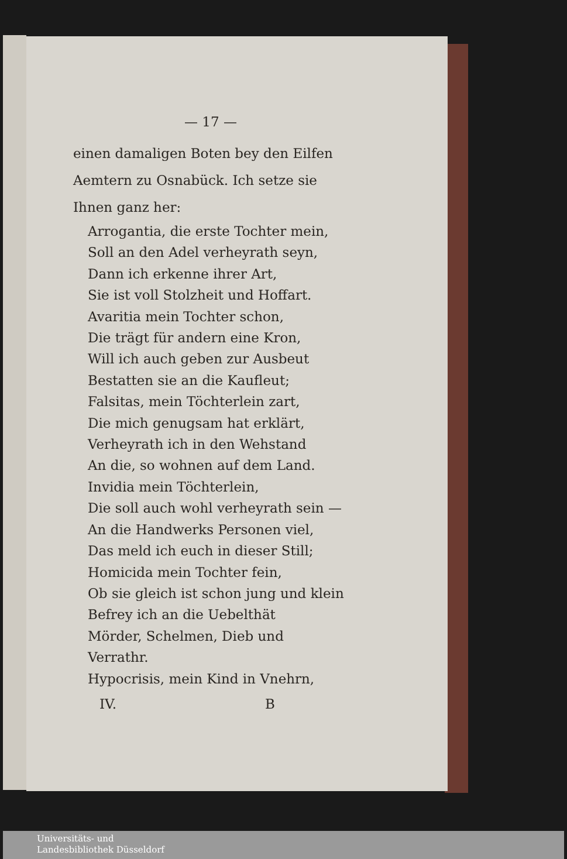— 17 —
einen damaligen Boten bey den Eilfen Aemtern zu Osnabück. Ich setze sie Ihnen ganz her:
Arrogantia, die erste Tochter mein,
Soll an den Adel verheyrath seyn,
Dann ich erkenne ihrer Art,
Sie ist voll Stolzheit und Hoffart.
Avaritia mein Tochter schon,
Die trägt für andern eine Kron,
Will ich auch geben zur Ausbeut
Bestatten sie an die Kaufleut;
Falsitas, mein Töchterlein zart,
Die mich genugsam hat erklärt,
Verheyrath ich in den Wehstand
An die, so wohnen auf dem Land.
Invidia mein Töchterlein,
Die soll auch wohl verheyrath sein —
An die Handwerks Personen viel,
Das meld ich euch in dieser Still;
Homicida mein Tochter fein,
Ob sie gleich ist schon jung und klein
Befrey ich an die Uebelthät
Mörder, Schelmen, Dieb und Verrathr.
Hypocrisis, mein Kind in Vnehrn,
IV. B
Universitäts- und
Landesbibliothek Düsseldorf